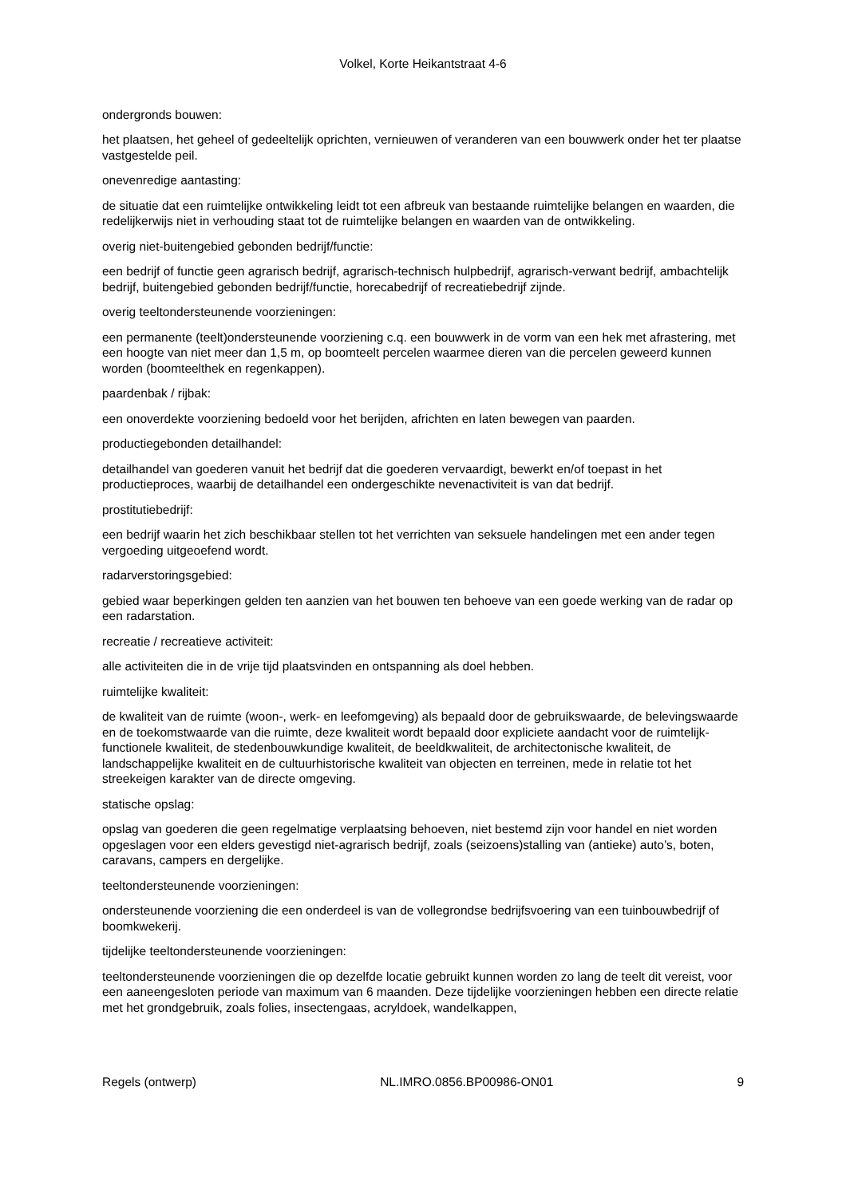Volkel, Korte Heikantstraat 4-6
ondergronds bouwen:
het plaatsen, het geheel of gedeeltelijk oprichten, vernieuwen of veranderen van een bouwwerk onder het ter plaatse vastgestelde peil.
onevenredige aantasting:
de situatie dat een ruimtelijke ontwikkeling leidt tot een afbreuk van bestaande ruimtelijke belangen en waarden, die redelijkerwijs niet in verhouding staat tot de ruimtelijke belangen en waarden van de ontwikkeling.
overig niet-buitengebied gebonden bedrijf/functie:
een bedrijf of functie geen agrarisch bedrijf, agrarisch-technisch hulpbedrijf, agrarisch-verwant bedrijf, ambachtelijk bedrijf, buitengebied gebonden bedrijf/functie, horecabedrijf of recreatiebedrijf zijnde.
overig teeltondersteunende voorzieningen:
een permanente (teelt)ondersteunende voorziening c.q. een bouwwerk in de vorm van een hek met afrastering, met een hoogte van niet meer dan 1,5 m, op boomteelt percelen waarmee dieren van die percelen geweerd kunnen worden (boomteelthek en regenkappen).
paardenbak / rijbak:
een onoverdekte voorziening bedoeld voor het berijden, africhten en laten bewegen van paarden.
productiegebonden detailhandel:
detailhandel van goederen vanuit het bedrijf dat die goederen vervaardigt, bewerkt en/of toepast in het productieproces, waarbij de detailhandel een ondergeschikte nevenactiviteit is van dat bedrijf.
prostitutiebedrijf:
een bedrijf waarin het zich beschikbaar stellen tot het verrichten van seksuele handelingen met een ander tegen vergoeding uitgeoefend wordt.
radarverstoringsgebied:
gebied waar beperkingen gelden ten aanzien van het bouwen ten behoeve van een goede werking van de radar op een radarstation.
recreatie / recreatieve activiteit:
alle activiteiten die in de vrije tijd plaatsvinden en ontspanning als doel hebben.
ruimtelijke kwaliteit:
de kwaliteit van de ruimte (woon-, werk- en leefomgeving) als bepaald door de gebruikswaarde, de belevingswaarde en de toekomstwaarde van die ruimte, deze kwaliteit wordt bepaald door expliciete aandacht voor de ruimtelijk-functionele kwaliteit, de stedenbouwkundige kwaliteit, de beeldkwaliteit, de architectonische kwaliteit, de landschappelijke kwaliteit en de cultuurhistorische kwaliteit van objecten en terreinen, mede in relatie tot het streekeigen karakter van de directe omgeving.
statische opslag:
opslag van goederen die geen regelmatige verplaatsing behoeven, niet bestemd zijn voor handel en niet worden opgeslagen voor een elders gevestigd niet-agrarisch bedrijf, zoals (seizoens)stalling van (antieke) auto’s, boten, caravans, campers en dergelijke.
teeltondersteunende voorzieningen:
ondersteunende voorziening die een onderdeel is van de vollegrondse bedrijfsvoering van een tuinbouwbedrijf of boomkwekerij.
tijdelijke teeltondersteunende voorzieningen:
teeltondersteunende voorzieningen die op dezelfde locatie gebruikt kunnen worden zo lang de teelt dit vereist, voor een aaneengesloten periode van maximum van 6 maanden. Deze tijdelijke voorzieningen hebben een directe relatie met het grondgebruik, zoals folies, insectengaas, acryldoek, wandelkappen,
Regels (ontwerp) NL.IMRO.0856.BP00986-ON01 9